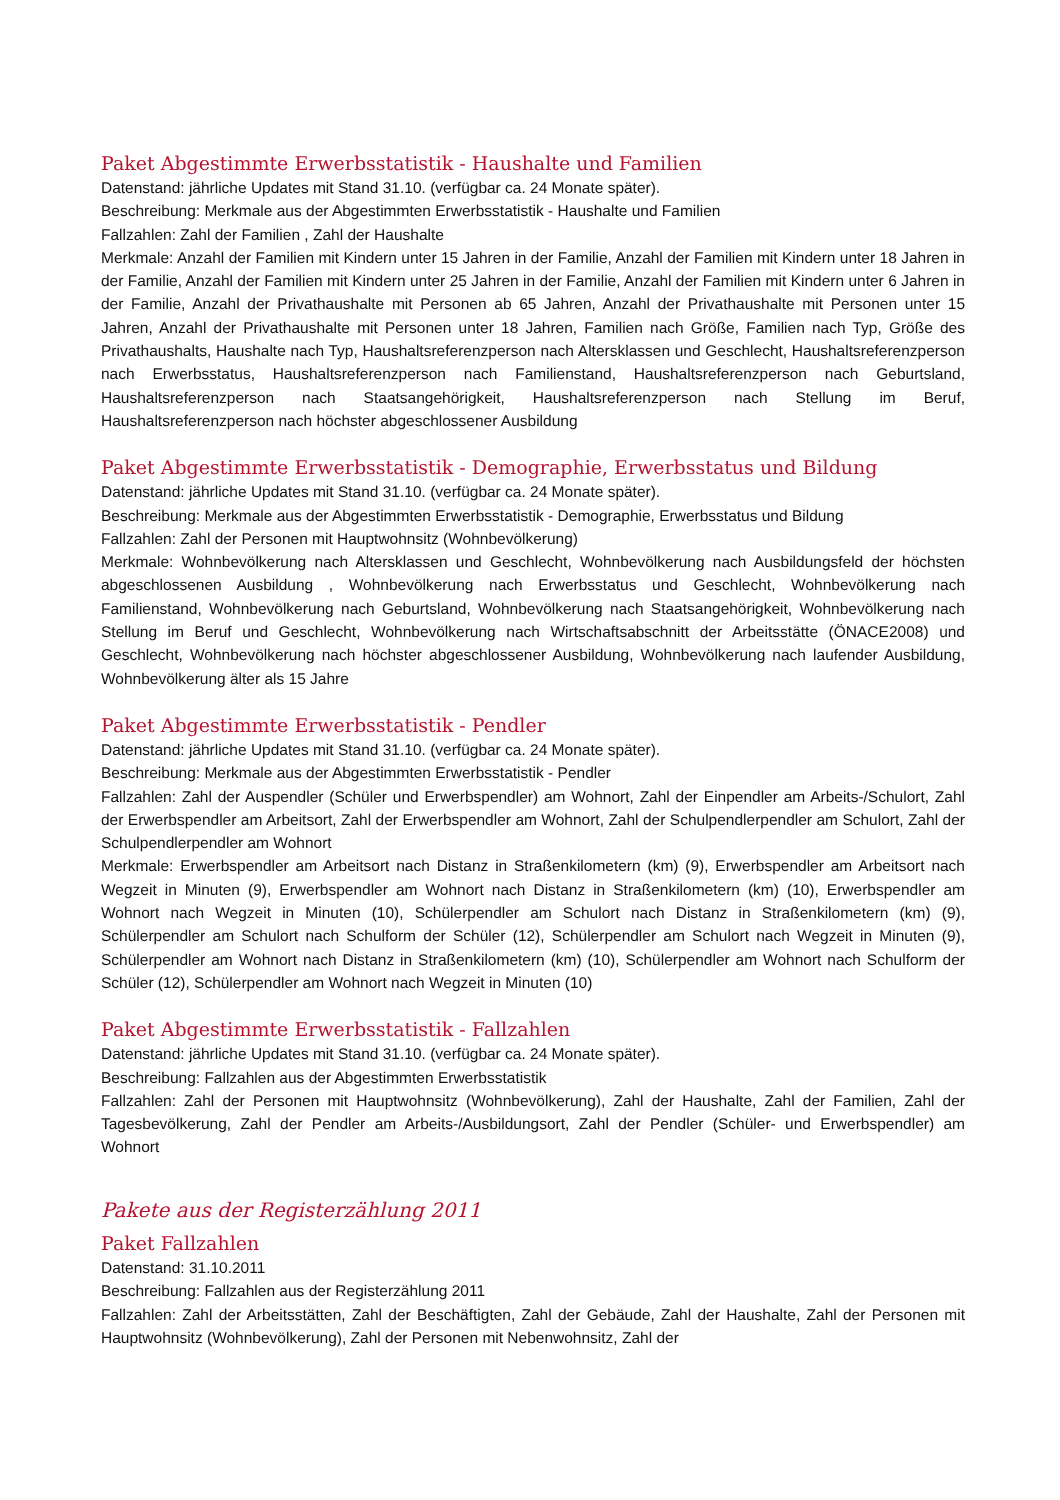Paket Abgestimmte Erwerbsstatistik - Haushalte und Familien
Datenstand: jährliche Updates mit Stand 31.10. (verfügbar ca. 24 Monate später).
Beschreibung: Merkmale aus der Abgestimmten Erwerbsstatistik - Haushalte und Familien
Fallzahlen: Zahl der Familien , Zahl der Haushalte
Merkmale: Anzahl der Familien mit Kindern unter 15 Jahren in der Familie, Anzahl der Familien mit Kindern unter 18 Jahren in der Familie, Anzahl der Familien mit Kindern unter 25 Jahren in der Familie, Anzahl der Familien mit Kindern unter 6 Jahren in der Familie, Anzahl der Privathaushalte mit Personen ab 65 Jahren, Anzahl der Privathaushalte mit Personen unter 15 Jahren, Anzahl der Privathaushalte mit Personen unter 18 Jahren, Familien nach Größe, Familien nach Typ, Größe des Privathaushalts, Haushalte nach Typ, Haushaltsreferenzperson nach Altersklassen und Geschlecht, Haushaltsreferenzperson nach Erwerbsstatus, Haushaltsreferenzperson nach Familienstand, Haushaltsreferenzperson nach Geburtsland, Haushaltsreferenzperson nach Staatsangehörigkeit, Haushaltsreferenzperson nach Stellung im Beruf, Haushaltsreferenzperson nach höchster abgeschlossener Ausbildung
Paket Abgestimmte Erwerbsstatistik - Demographie, Erwerbsstatus und Bildung
Datenstand: jährliche Updates mit Stand 31.10. (verfügbar ca. 24 Monate später).
Beschreibung: Merkmale aus der Abgestimmten Erwerbsstatistik - Demographie, Erwerbsstatus und Bildung
Fallzahlen: Zahl der Personen mit Hauptwohnsitz (Wohnbevölkerung)
Merkmale: Wohnbevölkerung nach Altersklassen und Geschlecht, Wohnbevölkerung nach Ausbildungsfeld der höchsten abgeschlossenen Ausbildung , Wohnbevölkerung nach Erwerbsstatus und Geschlecht, Wohnbevölkerung nach Familienstand, Wohnbevölkerung nach Geburtsland, Wohnbevölkerung nach Staatsangehörigkeit, Wohnbevölkerung nach Stellung im Beruf und Geschlecht, Wohnbevölkerung nach Wirtschaftsabschnitt der Arbeitsstätte (ÖNACE2008) und Geschlecht, Wohnbevölkerung nach höchster abgeschlossener Ausbildung, Wohnbevölkerung nach laufender Ausbildung, Wohnbevölkerung älter als 15 Jahre
Paket Abgestimmte Erwerbsstatistik - Pendler
Datenstand: jährliche Updates mit Stand 31.10. (verfügbar ca. 24 Monate später).
Beschreibung: Merkmale aus der Abgestimmten Erwerbsstatistik - Pendler
Fallzahlen: Zahl der Auspendler (Schüler und Erwerbspendler) am Wohnort, Zahl der Einpendler am Arbeits-/Schulort, Zahl der Erwerbspendler am Arbeitsort, Zahl der Erwerbspendler am Wohnort, Zahl der Schulpendlerpendler am Schulort, Zahl der Schulpendlerpendler am Wohnort
Merkmale: Erwerbspendler am Arbeitsort nach Distanz in Straßenkilometern (km) (9), Erwerbspendler am Arbeitsort nach Wegzeit in Minuten (9), Erwerbspendler am Wohnort nach Distanz in Straßenkilometern (km) (10), Erwerbspendler am Wohnort nach Wegzeit in Minuten (10), Schülerpendler am Schulort nach Distanz in Straßenkilometern (km) (9), Schülerpendler am Schulort nach Schulform der Schüler (12), Schülerpendler am Schulort nach Wegzeit in Minuten (9), Schülerpendler am Wohnort nach Distanz in Straßenkilometern (km) (10), Schülerpendler am Wohnort nach Schulform der Schüler (12), Schülerpendler am Wohnort nach Wegzeit in Minuten (10)
Paket Abgestimmte Erwerbsstatistik - Fallzahlen
Datenstand: jährliche Updates mit Stand 31.10. (verfügbar ca. 24 Monate später).
Beschreibung: Fallzahlen aus der Abgestimmten Erwerbsstatistik
Fallzahlen: Zahl der Personen mit Hauptwohnsitz (Wohnbevölkerung), Zahl der Haushalte, Zahl der Familien, Zahl der Tagesbevölkerung, Zahl der Pendler am Arbeits-/Ausbildungsort, Zahl der Pendler (Schüler- und Erwerbspendler) am Wohnort
Pakete aus der Registerzählung 2011
Paket Fallzahlen
Datenstand: 31.10.2011
Beschreibung: Fallzahlen aus der Registerzählung 2011
Fallzahlen: Zahl der Arbeitsstätten, Zahl der Beschäftigten, Zahl der Gebäude, Zahl der Haushalte, Zahl der Personen mit Hauptwohnsitz (Wohnbevölkerung), Zahl der Personen mit Nebenwohnsitz, Zahl der